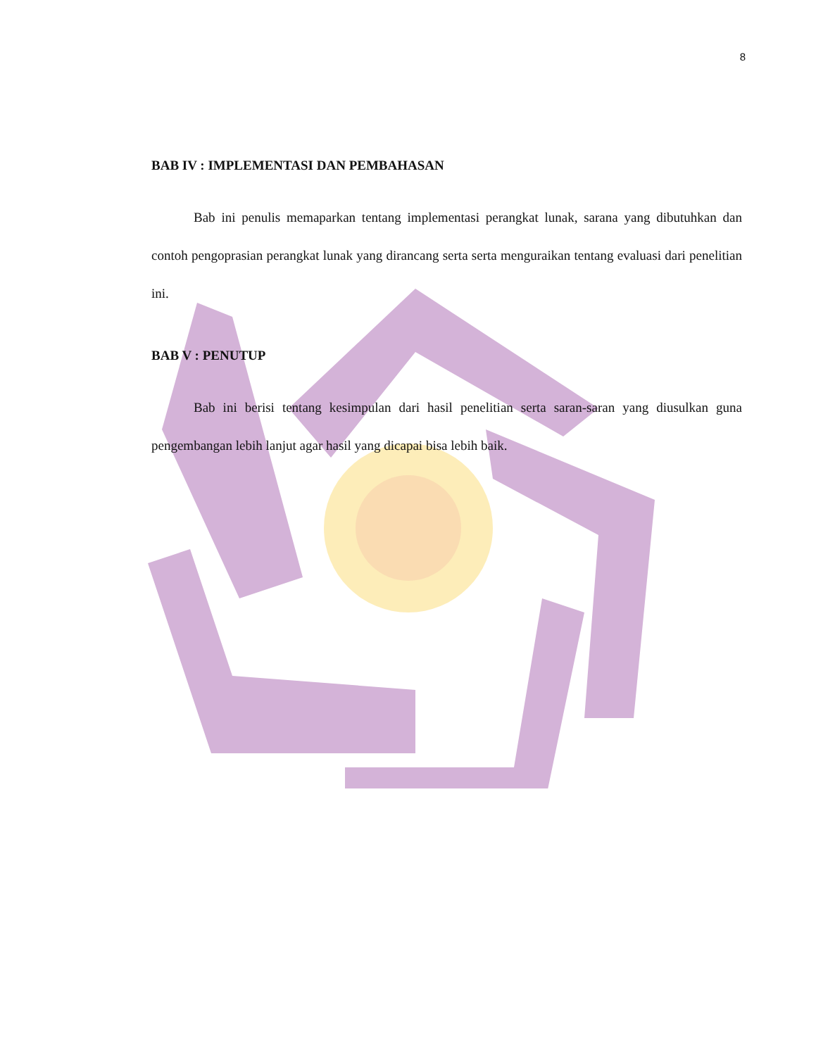8
BAB IV : IMPLEMENTASI DAN PEMBAHASAN
Bab ini penulis memaparkan tentang implementasi perangkat lunak, sarana yang dibutuhkan dan contoh pengoprasian perangkat lunak yang dirancang serta serta menguraikan tentang evaluasi dari penelitian ini.
BAB V : PENUTUP
Bab ini berisi tentang kesimpulan dari hasil penelitian serta saran-saran yang diusulkan guna pengembangan lebih lanjut agar hasil yang dicapai bisa lebih baik.